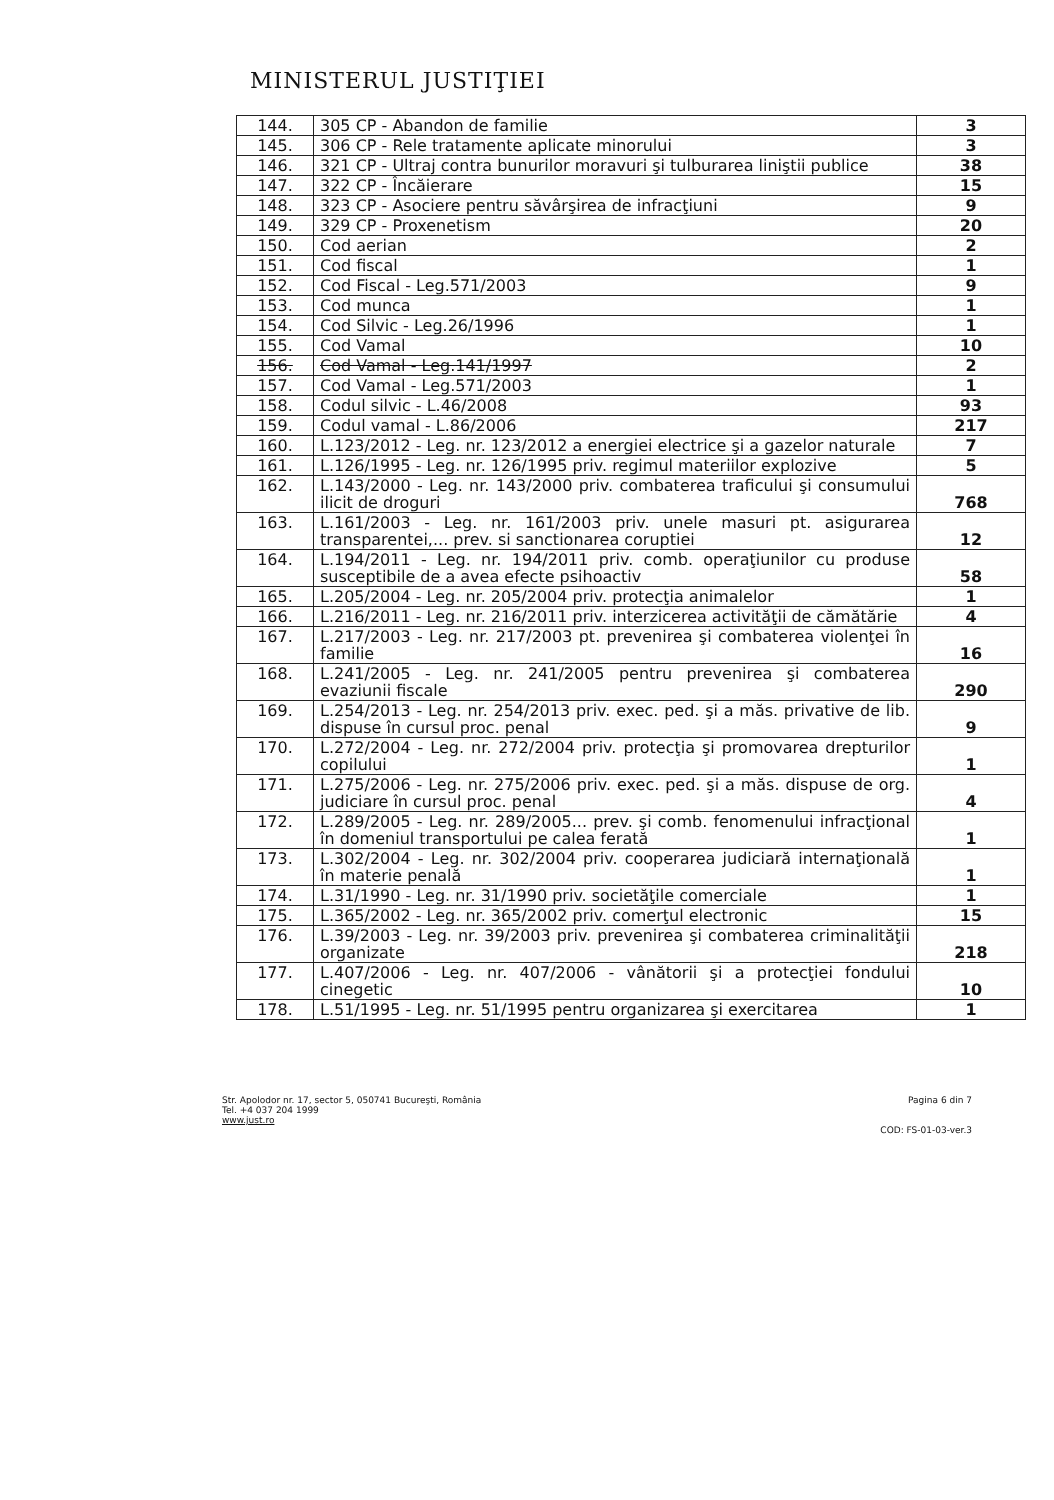MINISTERUL JUSTIŢIEI
| 144. | 305 CP - Abandon de familie | 3 |
| 145. | 306 CP - Rele tratamente aplicate minorului | 3 |
| 146. | 321 CP - Ultraj contra bunurilor moravuri şi tulburarea liniştii publice | 38 |
| 147. | 322 CP - Încăierare | 15 |
| 148. | 323 CP - Asociere pentru săvârşirea de infracţiuni | 9 |
| 149. | 329 CP - Proxenetism | 20 |
| 150. | Cod aerian | 2 |
| 151. | Cod fiscal | 1 |
| 152. | Cod Fiscal - Leg.571/2003 | 9 |
| 153. | Cod munca | 1 |
| 154. | Cod Silvic - Leg.26/1996 | 1 |
| 155. | Cod Vamal | 10 |
| 156. | Cod Vamal - Leg.141/1997 | 2 |
| 157. | Cod Vamal - Leg.571/2003 | 1 |
| 158. | Codul silvic - L.46/2008 | 93 |
| 159. | Codul vamal - L.86/2006 | 217 |
| 160. | L.123/2012 - Leg. nr. 123/2012 a energiei electrice şi a gazelor naturale | 7 |
| 161. | L.126/1995 - Leg. nr. 126/1995 priv. regimul materiilor explozive | 5 |
| 162. | L.143/2000 - Leg. nr. 143/2000 priv. combaterea traficului şi consumului ilicit de droguri | 768 |
| 163. | L.161/2003 - Leg. nr. 161/2003 priv. unele masuri pt. asigurarea transparentei,... prev. si sanctionarea coruptiei | 12 |
| 164. | L.194/2011 - Leg. nr. 194/2011 priv. comb. operaţiunilor cu produse susceptibile de a avea efecte psihoactiv | 58 |
| 165. | L.205/2004 - Leg. nr. 205/2004 priv. protecţia animalelor | 1 |
| 166. | L.216/2011 - Leg. nr. 216/2011 priv. interzicerea activităţii de cămătărie | 4 |
| 167. | L.217/2003 - Leg. nr. 217/2003 pt. prevenirea şi combaterea violenţei în familie | 16 |
| 168. | L.241/2005 - Leg. nr. 241/2005 pentru prevenirea şi combaterea evaziunii fiscale | 290 |
| 169. | L.254/2013 - Leg. nr. 254/2013 priv. exec. ped. şi a măs. privative de lib. dispuse în cursul proc. penal | 9 |
| 170. | L.272/2004 - Leg. nr. 272/2004 priv. protecţia şi promovarea drepturilor copilului | 1 |
| 171. | L.275/2006 - Leg. nr. 275/2006 priv. exec. ped. şi a măs. dispuse de org. judiciare în cursul proc. penal | 4 |
| 172. | L.289/2005 - Leg. nr. 289/2005... prev. şi comb. fenomenului infracţional în domeniul transportului pe calea ferată | 1 |
| 173. | L.302/2004 - Leg. nr. 302/2004 priv. cooperarea judiciară internaţională în materie penală | 1 |
| 174. | L.31/1990 - Leg. nr. 31/1990 priv. societăţile comerciale | 1 |
| 175. | L.365/2002 - Leg. nr. 365/2002 priv. comerţul electronic | 15 |
| 176. | L.39/2003 - Leg. nr. 39/2003 priv. prevenirea şi combaterea criminalităţii organizate | 218 |
| 177. | L.407/2006 - Leg. nr. 407/2006 - vânătorii şi a protecţiei fondului cinegetic | 10 |
| 178. | L.51/1995 - Leg. nr. 51/1995 pentru organizarea şi exercitarea | 1 |
Str. Apolodor nr. 17, sector 5, 050741 Bucureşti, România
Tel. +4 037 204 1999
www.just.ro
Pagina 6 din 7
COD: FS-01-03-ver.3